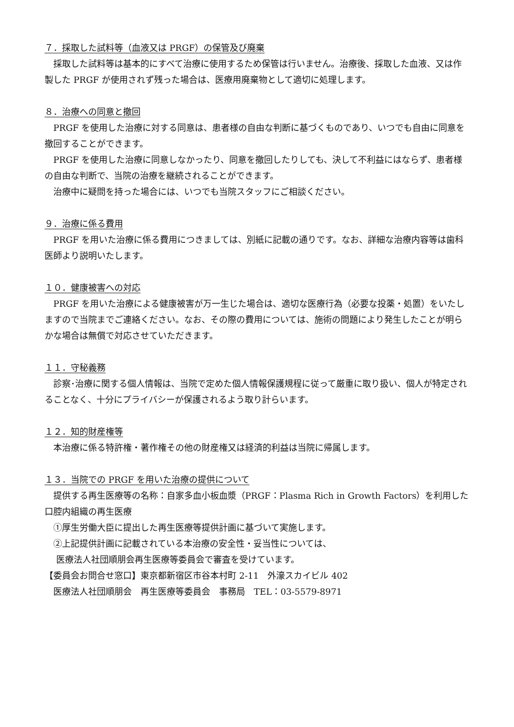７．採取した試料等（血液又は PRGF）の保管及び廃棄
採取した試料等は基本的にすべて治療に使用するため保管は行いません。治療後、採取した血液、又は作製した PRGF が使用されず残った場合は、医療用廃棄物として適切に処理します。
８．治療への同意と撤回
PRGF を使用した治療に対する同意は、患者様の自由な判断に基づくものであり、いつでも自由に同意を撤回することができます。
PRGF を使用した治療に同意しなかったり、同意を撤回したりしても、決して不利益にはならず、患者様の自由な判断で、当院の治療を継続されることができます。
治療中に疑問を持った場合には、いつでも当院スタッフにご相談ください。
９．治療に係る費用
PRGF を用いた治療に係る費用につきましては、別紙に記載の通りです。なお、詳細な治療内容等は歯科医師より説明いたします。
１０．健康被害への対応
PRGF を用いた治療による健康被害が万一生じた場合は、適切な医療行為（必要な投薬・処置）をいたしますので当院までご連絡ください。なお、その際の費用については、施術の問題により発生したことが明らかな場合は無償で対応させていただきます。
１１．守秘義務
診察･治療に関する個人情報は、当院で定めた個人情報保護規程に従って厳重に取り扱い、個人が特定されることなく、十分にプライバシーが保護されるよう取り計らいます。
１２．知的財産権等
本治療に係る特許権・著作権その他の財産権又は経済的利益は当院に帰属します。
１３．当院での PRGF を用いた治療の提供について
提供する再生医療等の名称：自家多血小板血漿（PRGF：Plasma Rich in Growth Factors）を利用した口腔内組織の再生医療
①厚生労働大臣に提出した再生医療等提供計画に基づいて実施します。
②上記提供計画に記載されている本治療の安全性・妥当性については、
医療法人社団順朋会再生医療等委員会で審査を受けています。
【委員会お問合せ窓口】東京都新宿区市谷本村町 2-11　外濠スカイビル 402
医療法人社団順朋会　再生医療等委員会　事務局　TEL：03-5579-8971